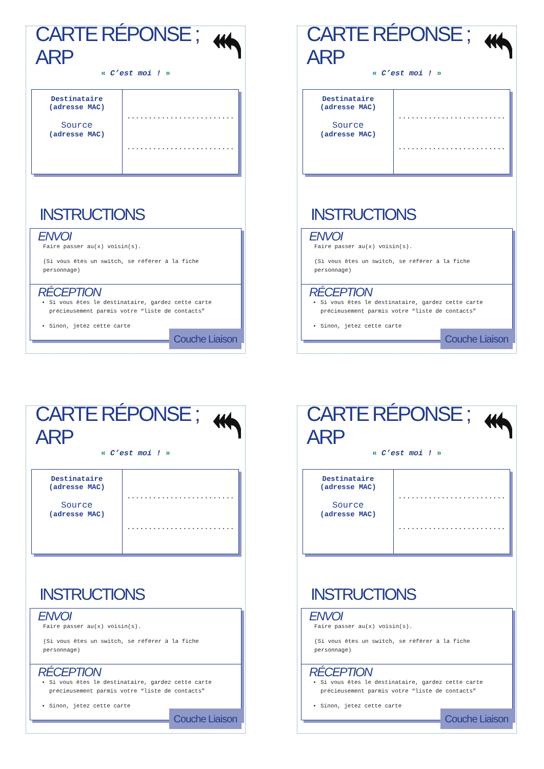CARTE RÉPONSE ; ARP
« C’est moi ! »
| Destinataire (adresse MAC) Source (adresse MAC) | ......................... ......................... |
INSTRUCTIONS
ENVOI
Faire passer au(x) voisin(s).
(Si vous êtes un switch, se référer à la fiche personnage)
RÉCEPTION
Si vous êtes le destinataire, gardez cette carte précieusement parmis votre “liste de contacts”
Sinon, jetez cette carte
Couche Liaison
CARTE RÉPONSE ; ARP
« C’est moi ! »
| Destinataire (adresse MAC) Source (adresse MAC) | ......................... ......................... |
INSTRUCTIONS
ENVOI
Faire passer au(x) voisin(s).
(Si vous êtes un switch, se référer à la fiche personnage)
RÉCEPTION
Si vous êtes le destinataire, gardez cette carte précieusement parmis votre “liste de contacts”
Sinon, jetez cette carte
Couche Liaison
CARTE RÉPONSE ; ARP
« C’est moi ! »
| Destinataire (adresse MAC) Source (adresse MAC) | ......................... ......................... |
INSTRUCTIONS
ENVOI
Faire passer au(x) voisin(s).
(Si vous êtes un switch, se référer à la fiche personnage)
RÉCEPTION
Si vous êtes le destinataire, gardez cette carte précieusement parmis votre “liste de contacts”
Sinon, jetez cette carte
Couche Liaison
CARTE RÉPONSE ; ARP
« C’est moi ! »
| Destinataire (adresse MAC) Source (adresse MAC) | ......................... ......................... |
INSTRUCTIONS
ENVOI
Faire passer au(x) voisin(s).
(Si vous êtes un switch, se référer à la fiche personnage)
RÉCEPTION
Si vous êtes le destinataire, gardez cette carte précieusement parmis votre “liste de contacts”
Sinon, jetez cette carte
Couche Liaison